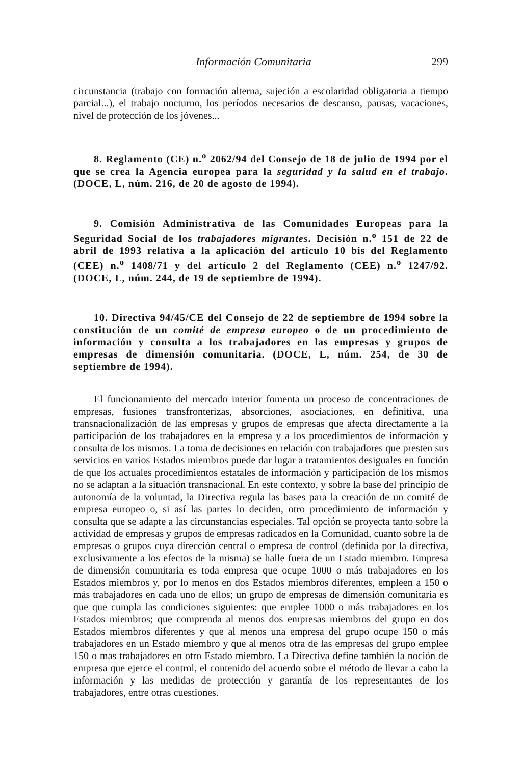Información Comunitaria 299
circunstancia (trabajo con formación alterna, sujeción a escolaridad obligatoria a tiempo parcial...), el trabajo nocturno, los períodos necesarios de descanso, pausas, vacaciones, nivel de protección de los jóvenes...
8. Reglamento (CE) n.<sup>o</sup> 2062/94 del Consejo de 18 de julio de 1994 por el que se crea la Agencia europea para la seguridad y la salud en el trabajo. (DOCE, L, núm. 216, de 20 de agosto de 1994).
9. Comisión Administrativa de las Comunidades Europeas para la Seguridad Social de los trabajadores migrantes. Decisión n.<sup>o</sup> 151 de 22 de abril de 1993 relativa a la aplicación del artículo 10 bis del Reglamento (CEE) n.<sup>o</sup> 1408/71 y del artículo 2 del Reglamento (CEE) n.<sup>o</sup> 1247/92. (DOCE, L, núm. 244, de 19 de septiembre de 1994).
10. Directiva 94/45/CE del Consejo de 22 de septiembre de 1994 sobre la constitución de un comité de empresa europeo o de un procedimiento de información y consulta a los trabajadores en las empresas y grupos de empresas de dimensión comunitaria. (DOCE, L, núm. 254, de 30 de septiembre de 1994).
El funcionamiento del mercado interior fomenta un proceso de concentraciones de empresas, fusiones transfronterizas, absorciones, asociaciones, en definitiva, una transnacionalización de las empresas y grupos de empresas que afecta directamente a la participación de los trabajadores en la empresa y a los procedimientos de información y consulta de los mismos. La toma de decisiones en relación con trabajadores que presten sus servicios en varios Estados miembros puede dar lugar a tratamientos desiguales en función de que los actuales procedimientos estatales de información y participación de los mismos no se adaptan a la situación transnacional. En este contexto, y sobre la base del principio de autonomía de la voluntad, la Directiva regula las bases para la creación de un comité de empresa europeo o, si así las partes lo deciden, otro procedimiento de información y consulta que se adapte a las circunstancias especiales. Tal opción se proyecta tanto sobre la actividad de empresas y grupos de empresas radicados en la Comunidad, cuanto sobre la de empresas o grupos cuya dirección central o empresa de control (definida por la directiva, exclusivamente a los efectos de la misma) se halle fuera de un Estado miembro. Empresa de dimensión comunitaria es toda empresa que ocupe 1000 o más trabajadores en los Estados miembros y, por lo menos en dos Estados miembros diferentes, empleen a 150 o más trabajadores en cada uno de ellos; un grupo de empresas de dimensión comunitaria es que que cumpla las condiciones siguientes: que emplee 1000 o más trabajadores en los Estados miembros; que comprenda al menos dos empresas miembros del grupo en dos Estados miembros diferentes y que al menos una empresa del grupo ocupe 150 o más trabajadores en un Estado miembro y que al menos otra de las empresas del grupo emplee 150 o mas trabajadores en otro Estado miembro. La Directiva define también la noción de empresa que ejerce el control, el contenido del acuerdo sobre el método de llevar a cabo la información y las medidas de protección y garantía de los representantes de los trabajadores, entre otras cuestiones.